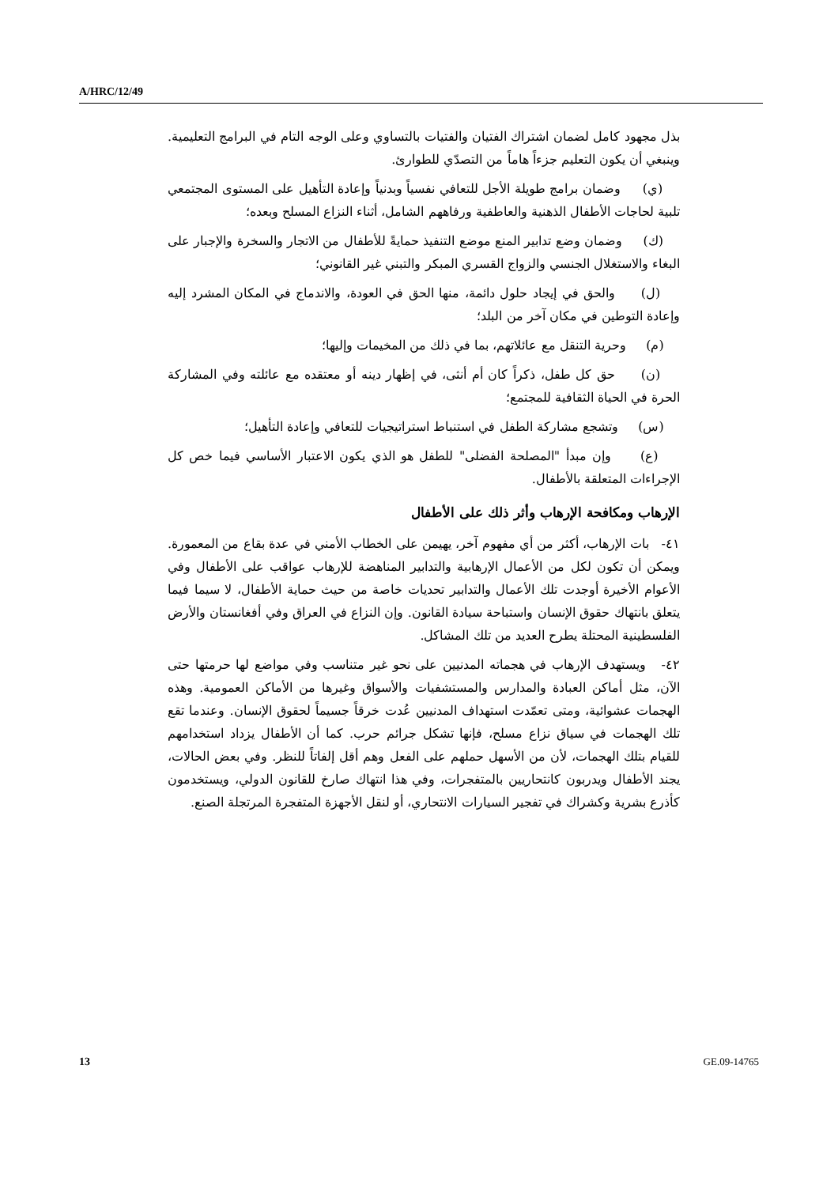A/HRC/12/49
بذل مجهود كامل لضمان اشتراك الفتيان والفتيات بالتساوي وعلى الوجه التام في البرامج التعليمية. وينبغي أن يكون التعليم جزءاً هاماً من التصدّي للطوارئ.
(ي) وضمان برامج طويلة الأجل للتعافي نفسياً وبدنياً وإعادة التأهيل على المستوى المجتمعي تلبية لحاجات الأطفال الذهنية والعاطفية ورفاههم الشامل، أثناء النزاع المسلح وبعده؛
(ك) وضمان وضع تدابير المنع موضع التنفيذ حمايةً للأطفال من الاتجار والسخرة والإجبار على البغاء والاستغلال الجنسي والزواج القسري المبكر والتبني غير القانوني؛
(ل) والحق في إيجاد حلول دائمة، منها الحق في العودة، والاندماج في المكان المشرد إليه وإعادة التوطين في مكان آخر من البلد؛
(م) وحرية التنقل مع عائلاتهم، بما في ذلك من المخيمات وإليها؛
(ن) حق كل طفل، ذكراً كان أم أنثى، في إظهار دينه أو معتقده مع عائلته وفي المشاركة الحرة في الحياة الثقافية للمجتمع؛
(س) وتشجع مشاركة الطفل في استنباط استراتيجيات للتعافي وإعادة التأهيل؛
(ع) وإن مبدأ "المصلحة الفضلى" للطفل هو الذي يكون الاعتبار الأساسي فيما خص كل الإجراءات المتعلقة بالأطفال.
الإرهاب ومكافحة الإرهاب وأثر ذلك على الأطفال
٤١- بات الإرهاب، أكثر من أي مفهوم آخر، يهيمن على الخطاب الأمني في عدة بقاع من المعمورة. ويمكن أن تكون لكل من الأعمال الإرهابية والتدابير المناهضة للإرهاب عواقب على الأطفال وفي الأعوام الأخيرة أوجدت تلك الأعمال والتدابير تحديات خاصة من حيث حماية الأطفال، لا سيما فيما يتعلق بانتهاك حقوق الإنسان واستباحة سيادة القانون. وإن النزاع في العراق وفي أفغانستان والأرض الفلسطينية المحتلة يطرح العديد من تلك المشاكل.
٤٢- ويستهدف الإرهاب في هجماته المدنيين على نحو غير متناسب وفي مواضع لها حرمتها حتى الآن، مثل أماكن العبادة والمدارس والمستشفيات والأسواق وغيرها من الأماكن العمومية. وهذه الهجمات عشوائية، ومتى تعمّدت استهداف المدنيين عُدت خرقاً جسيماً لحقوق الإنسان. وعندما تقع تلك الهجمات في سياق نزاع مسلح، فإنها تشكل جرائم حرب. كما أن الأطفال يزداد استخدامهم للقيام بتلك الهجمات، لأن من الأسهل حملهم على الفعل وهم أقل إلفاتاً للنظر. وفي بعض الحالات، يجند الأطفال ويدربون كانتحاريين بالمتفجرات، وفي هذا انتهاك صارخ للقانون الدولي، ويستخدمون كأذرع بشرية وكشراك في تفجير السيارات الانتحاري، أو لنقل الأجهزة المتفجرة المرتجلة الصنع.
13 GE.09-14765